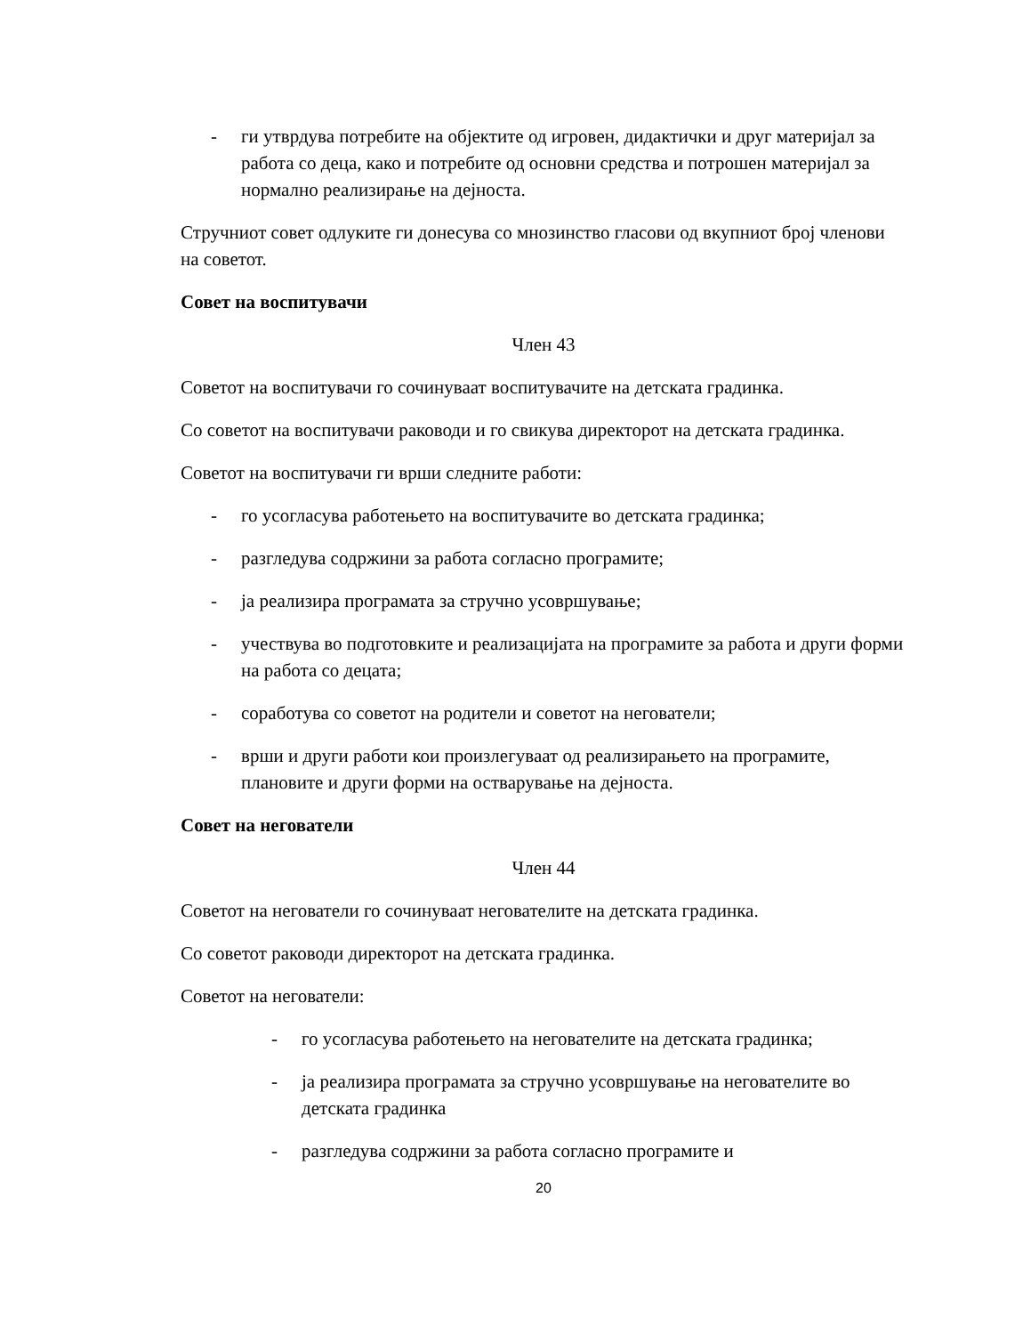- ги утврдува потребите на објектите од игровен, дидактички и друг материјал за работа со деца, како и потребите од основни средства и потрошен материјал за нормално реализирање на дејноста.
Стручниот совет одлуките ги донесува со мнозинство гласови од вкупниот број членови на советот.
Совет на воспитувачи
Член 43
Советот на воспитувачи го сочинуваат воспитувачите на детската градинка.
Со советот на воспитувачи раководи и го свикува директорот на детската градинка.
Советот на воспитувачи ги врши следните работи:
- го усогласува работењето на воспитувачите во детската градинка;
- разгледува содржини за работа согласно програмите;
- ја реализира програмата за стручно усовршување;
- учествува во подготовките и реализацијата на програмите за работа и други форми на работа со децата;
- соработува со советот на родители и советот на негователи;
- врши и други работи кои произлегуваат од реализирањето на програмите, плановите и други форми на остварување на дејноста.
Совет на негователи
Член 44
Советот на негователи го сочинуваат негователите на детската градинка.
Со советот раководи директорот на детската градинка.
Советот на негователи:
- го усогласува работењето на негователите на детската градинка;
- ја реализира програмата за стручно усовршување на негователите во детската градинка
- разгледува содржини за работа согласно програмите и
20